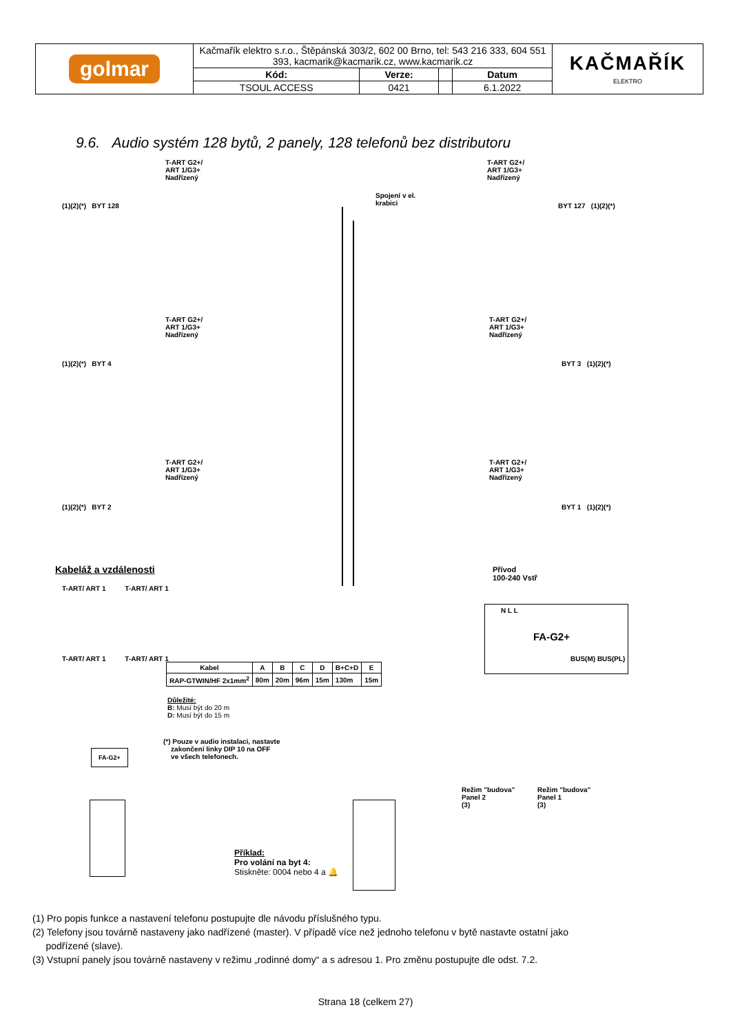| golmar | Kačmařík elektro s.r.o., Štěpánská 303/2, 602 00 Brno, tel: 543 216 333, 604 551 393, kacmarik@kacmarik.cz, www.kacmarik.cz | | | | KAČMAŘÍK ELEKTRO |
| | Kód: | Verze: | | Datum | |
| | TSOUL ACCESS | 0421 | | 6.1.2022 | |
9.6. Audio systém 128 bytů, 2 panely, 128 telefonů bez distributoru
T-ART G2+/
ART 1/G3+
Nadřízený
T-ART G2+/
ART 1/G3+
Nadřízený
(1)(2)(*) BYT 128
Spojení v el.
krabici
BYT 127 (1)(2)(*)
T-ART G2+/
ART 1/G3+
Nadřízený
T-ART G2+/
ART 1/G3+
Nadřízený
(1)(2)(*) BYT 4 BYT 3 (1)(2)(*)
T-ART G2+/
ART 1/G3+
Nadřízený
T-ART G2+/
ART 1/G3+
Nadřízený
(1)(2)(*) BYT 2 BYT 1 (1)(2)(*)
Kabeláž a vzdálenosti
T-ART/ ART 1 T-ART/ ART 1
T-ART/ ART 1 T-ART/ ART 1
Přívod
100-240 Vstř
FA-G2+ N L L
BUS(M) BUS(PL)
| Kabel | A | B | C | D | B+C+D | E |
| --- | --- | --- | --- | --- | --- | --- |
| RAP-GTWIN/HF 2x1mm<sup>2</sup> | 80m | 20m | 96m | 15m | 130m | 15m |
Důležité:
B: Musí být do 20 m
D: Musí být do 15 m
(*) Pouze v audio instalaci, nastavte
zakončení linky DIP 10 na OFF
ve všech telefonech.
FA-G2+
Režim "budova"
Panel 2
(3)
Režim "budova"
Panel 1
(3)
Příklad:
Pro volání na byt 4:
Stiskněte: 0004 nebo 4 a 🔔
(1) Pro popis funkce a nastavení telefonu postupujte dle návodu příslušného typu.
(2) Telefony jsou továrně nastaveny jako nadřízené (master). V případě více než jednoho telefonu v bytě nastavte ostatní jako
podřízené (slave).
(3) Vstupní panely jsou továrně nastaveny v režimu „rodinné domy“ a s adresou 1. Pro změnu postupujte dle odst. 7.2.
Strana 18 (celkem 27)